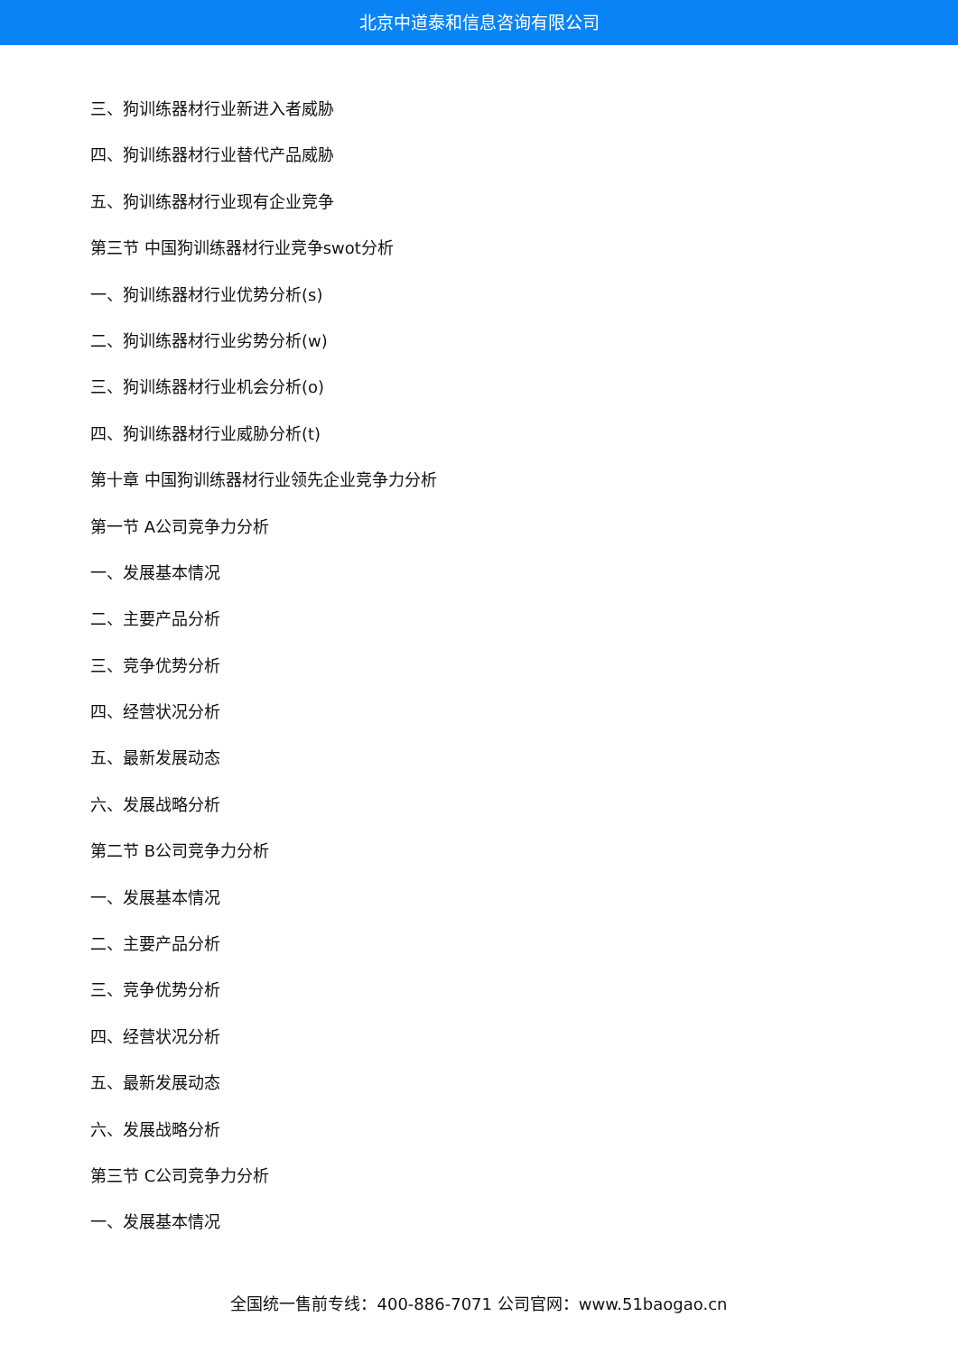北京中道泰和信息咨询有限公司
三、狗训练器材行业新进入者威胁
四、狗训练器材行业替代产品威胁
五、狗训练器材行业现有企业竞争
第三节 中国狗训练器材行业竞争swot分析
一、狗训练器材行业优势分析(s)
二、狗训练器材行业劣势分析(w)
三、狗训练器材行业机会分析(o)
四、狗训练器材行业威胁分析(t)
第十章 中国狗训练器材行业领先企业竞争力分析
第一节 A公司竞争力分析
一、发展基本情况
二、主要产品分析
三、竞争优势分析
四、经营状况分析
五、最新发展动态
六、发展战略分析
第二节 B公司竞争力分析
一、发展基本情况
二、主要产品分析
三、竞争优势分析
四、经营状况分析
五、最新发展动态
六、发展战略分析
第三节 C公司竞争力分析
一、发展基本情况
全国统一售前专线：400-886-7071 公司官网：www.51baogao.cn